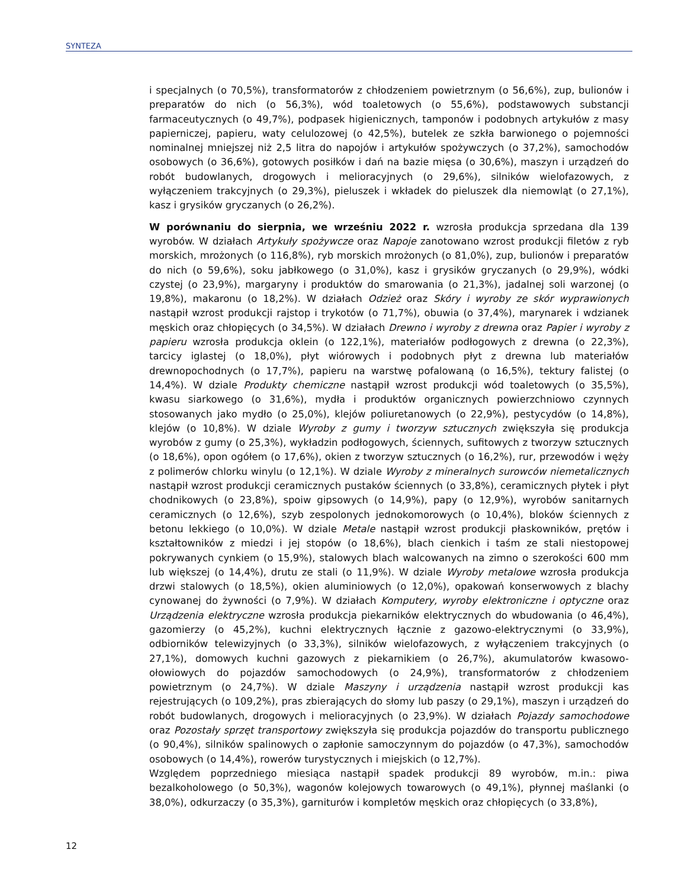SYNTEZA
i specjalnych (o 70,5%), transformatorów z chłodzeniem powietrznym (o 56,6%), zup, bulionów i preparatów do nich (o 56,3%), wód toaletowych (o 55,6%), podstawowych substancji farmaceutycznych (o 49,7%), podpasek higienicznych, tamponów i podobnych artykułów z masy papierniczej, papieru, waty celulozowej (o 42,5%), butelek ze szkła barwionego o pojemności nominalnej mniejszej niż 2,5 litra do napojów i artykułów spożywczych (o 37,2%), samochodów osobowych (o 36,6%), gotowych posiłków i dań na bazie mięsa (o 30,6%), maszyn i urządzeń do robót budowlanych, drogowych i melioracyjnych (o 29,6%), silników wielofazowych, z wyłączeniem trakcyjnych (o 29,3%), pieluszek i wkładek do pieluszek dla niemowląt (o 27,1%), kasz i grysików gryczanych (o 26,2%).
W porównaniu do sierpnia, we wrześniu 2022 r. wzrosła produkcja sprzedana dla 139 wyrobów. W działach Artykuły spożywcze oraz Napoje zanotowano wzrost produkcji filetów z ryb morskich, mrożonych (o 116,8%), ryb morskich mrożonych (o 81,0%), zup, bulionów i preparatów do nich (o 59,6%), soku jabłkowego (o 31,0%), kasz i grysików gryczanych (o 29,9%), wódki czystej (o 23,9%), margaryny i produktów do smarowania (o 21,3%), jadalnej soli warzonej (o 19,8%), makaronu (o 18,2%). W działach Odzież oraz Skóry i wyroby ze skór wyprawionych nastąpił wzrost produkcji rajstop i trykotów (o 71,7%), obuwia (o 37,4%), marynarek i wdzianek męskich oraz chłopięcych (o 34,5%). W działach Drewno i wyroby z drewna oraz Papier i wyroby z papieru wzrosła produkcja oklein (o 122,1%), materiałów podłogowych z drewna (o 22,3%), tarcicy iglastej (o 18,0%), płyt wiórowych i podobnych płyt z drewna lub materiałów drewnopochodnych (o 17,7%), papieru na warstwę pofalowaną (o 16,5%), tektury falistej (o 14,4%). W dziale Produkty chemiczne nastąpił wzrost produkcji wód toaletowych (o 35,5%), kwasu siarkowego (o 31,6%), mydła i produktów organicznych powierzchniowo czynnych stosowanych jako mydło (o 25,0%), klejów poliuretanowych (o 22,9%), pestycydów (o 14,8%), klejów (o 10,8%). W dziale Wyroby z gumy i tworzyw sztucznych zwiększyła się produkcja wyrobów z gumy (o 25,3%), wykładzin podłogowych, ściennych, sufitowych z tworzyw sztucznych (o 18,6%), opon ogółem (o 17,6%), okien z tworzyw sztucznych (o 16,2%), rur, przewodów i węży z polimerów chlorku winylu (o 12,1%). W dziale Wyroby z mineralnych surowców niemetalicznych nastąpił wzrost produkcji ceramicznych pustaków ściennych (o 33,8%), ceramicznych płytek i płyt chodnikowych (o 23,8%), spoiw gipsowych (o 14,9%), papy (o 12,9%), wyrobów sanitarnych ceramicznych (o 12,6%), szyb zespolonych jednokomorowych (o 10,4%), bloków ściennych z betonu lekkiego (o 10,0%). W dziale Metale nastąpił wzrost produkcji płaskowników, prętów i kształtowników z miedzi i jej stopów (o 18,6%), blach cienkich i taśm ze stali niestopowej pokrywanych cynkiem (o 15,9%), stalowych blach walcowanych na zimno o szerokości 600 mm lub większej (o 14,4%), drutu ze stali (o 11,9%). W dziale Wyroby metalowe wzrosła produkcja drzwi stalowych (o 18,5%), okien aluminiowych (o 12,0%), opakowań konserwowych z blachy cynowanej do żywności (o 7,9%). W działach Komputery, wyroby elektroniczne i optyczne oraz Urządzenia elektryczne wzrosła produkcja piekarników elektrycznych do wbudowania (o 46,4%), gazomierzy (o 45,2%), kuchni elektrycznych łącznie z gazowo-elektrycznymi (o 33,9%), odbiorników telewizyjnych (o 33,3%), silników wielofazowych, z wyłączeniem trakcyjnych (o 27,1%), domowych kuchni gazowych z piekarnikiem (o 26,7%), akumulatorów kwasowo-ołowiowych do pojazdów samochodowych (o 24,9%), transformatorów z chłodzeniem powietrznym (o 24,7%). W dziale Maszyny i urządzenia nastąpił wzrost produkcji kas rejestrujących (o 109,2%), pras zbierających do słomy lub paszy (o 29,1%), maszyn i urządzeń do robót budowlanych, drogowych i melioracyjnych (o 23,9%). W działach Pojazdy samochodowe oraz Pozostały sprzęt transportowy zwiększyła się produkcja pojazdów do transportu publicznego (o 90,4%), silników spalinowych o zapłonie samoczynnym do pojazdów (o 47,3%), samochodów osobowych (o 14,4%), rowerów turystycznych i miejskich (o 12,7%).
Względem poprzedniego miesiąca nastąpił spadek produkcji 89 wyrobów, m.in.: piwa bezalkoholowego (o 50,3%), wagonów kolejowych towarowych (o 49,1%), płynnej maślanki (o 38,0%), odkurzaczy (o 35,3%), garniturów i kompletów męskich oraz chłopięcych (o 33,8%),
12